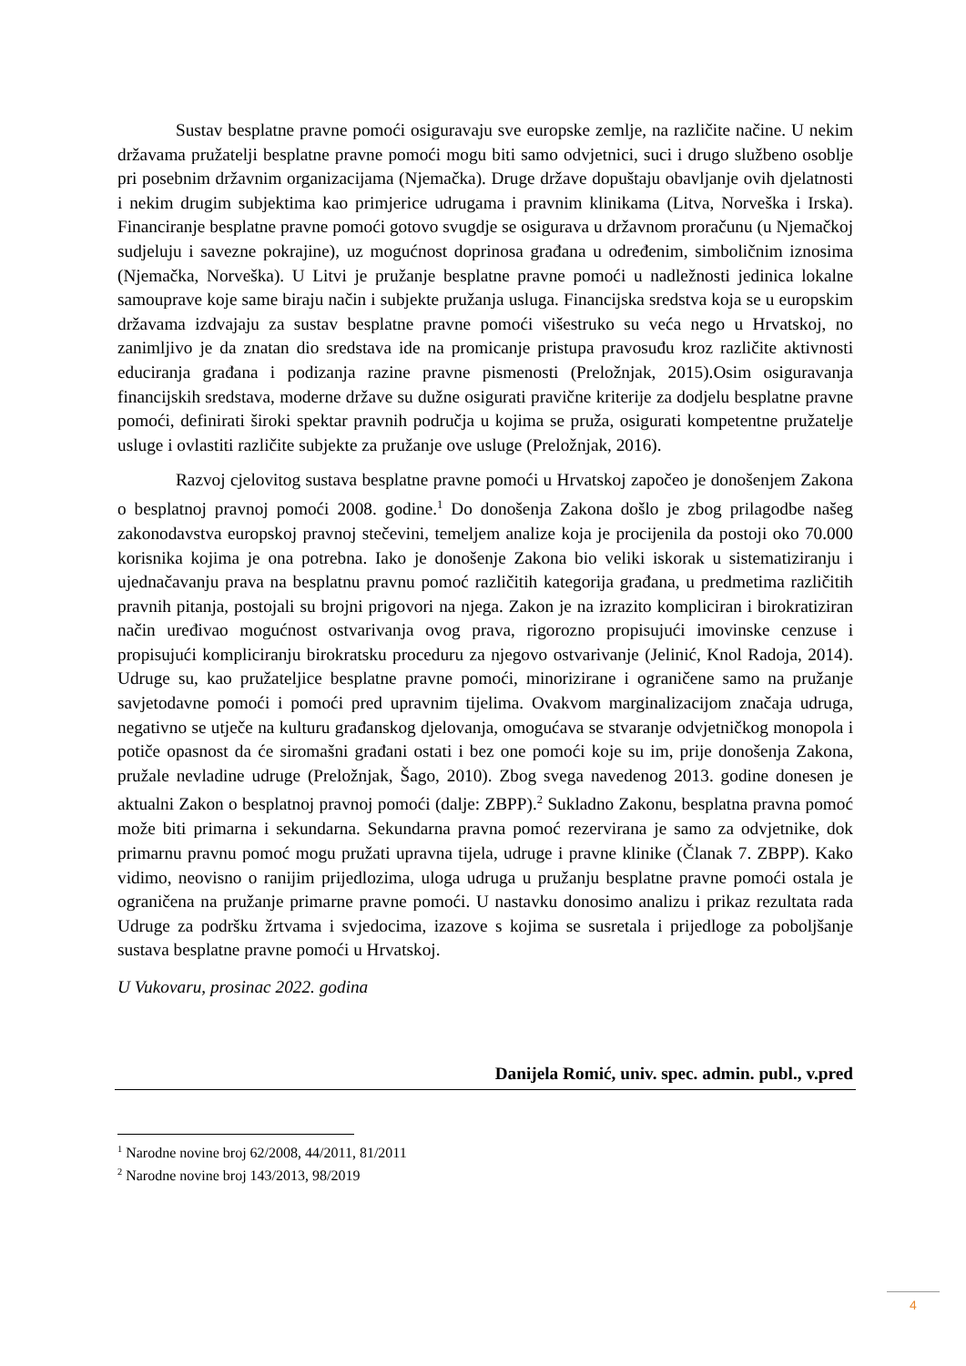Sustav besplatne pravne pomoći osiguravaju sve europske zemlje, na različite načine. U nekim državama pružatelji besplatne pravne pomoći mogu biti samo odvjetnici, suci i drugo službeno osoblje pri posebnim državnim organizacijama (Njemačka). Druge države dopuštaju obavljanje ovih djelatnosti i nekim drugim subjektima kao primjerice udrugama i pravnim klinikama (Litva, Norveška i Irska). Financiranje besplatne pravne pomoći gotovo svugdje se osigurava u državnom proračunu (u Njemačkoj sudjeluju i savezne pokrajine), uz mogućnost doprinosa građana u određenim, simboličnim iznosima (Njemačka, Norveška). U Litvi je pružanje besplatne pravne pomoći u nadležnosti jedinica lokalne samouprave koje same biraju način i subjekte pružanja usluga. Financijska sredstva koja se u europskim državama izdvajaju za sustav besplatne pravne pomoći višestruko su veća nego u Hrvatskoj, no zanimljivo je da znatan dio sredstava ide na promicanje pristupa pravosuđu kroz različite aktivnosti educiranja građana i podizanja razine pravne pismenosti (Preložnjak, 2015).Osim osiguravanja financijskih sredstava, moderne države su dužne osigurati pravične kriterije za dodjelu besplatne pravne pomoći, definirati široki spektar pravnih područja u kojima se pruža, osigurati kompetentne pružatelje usluge i ovlastiti različite subjekte za pružanje ove usluge (Preložnjak, 2016).
Razvoj cjelovitog sustava besplatne pravne pomoći u Hrvatskoj započeo je donošenjem Zakona o besplatnoj pravnoj pomoći 2008. godine.<sup>1</sup> Do donošenja Zakona došlo je zbog prilagodbe našeg zakonodavstva europskoj pravnoj stečevini, temeljem analize koja je procijenila da postoji oko 70.000 korisnika kojima je ona potrebna. Iako je donošenje Zakona bio veliki iskorak u sistematiziranju i ujednačavanju prava na besplatnu pravnu pomoć različitih kategorija građana, u predmetima različitih pravnih pitanja, postojali su brojni prigovori na njega. Zakon je na izrazito kompliciran i birokratiziran način uređivao mogućnost ostvarivanja ovog prava, rigorozno propisujući imovinske cenzuse i propisujući kompliciranju birokratsku proceduru za njegovo ostvarivanje (Jelinić, Knol Radoja, 2014). Udruge su, kao pružateljice besplatne pravne pomoći, minorizirane i ograničene samo na pružanje savjetodavne pomoći i pomoći pred upravnim tijelima. Ovakvom marginalizacijom značaja udruga, negativno se utječe na kulturu građanskog djelovanja, omogućava se stvaranje odvjetničkog monopola i potiče opasnost da će siromašni građani ostati i bez one pomoći koje su im, prije donošenja Zakona, pružale nevladine udruge (Preložnjak, Šago, 2010). Zbog svega navedenog 2013. godine donesen je aktualni Zakon o besplatnoj pravnoj pomoći (dalje: ZBPP).<sup>2</sup> Sukladno Zakonu, besplatna pravna pomoć može biti primarna i sekundarna. Sekundarna pravna pomoć rezervirana je samo za odvjetnike, dok primarnu pravnu pomoć mogu pružati upravna tijela, udruge i pravne klinike (Članak 7. ZBPP). Kako vidimo, neovisno o ranijim prijedlozima, uloga udruga u pružanju besplatne pravne pomoći ostala je ograničena na pružanje primarne pravne pomoći. U nastavku donosimo analizu i prikaz rezultata rada Udruge za podršku žrtvama i svjedocima, izazove s kojima se susretala i prijedloge za poboljšanje sustava besplatne pravne pomoći u Hrvatskoj.
U Vukovaru, prosinac 2022. godina
Danijela Romić, univ. spec. admin. publ., v.pred
<sup>1</sup> Narodne novine broj 62/2008, 44/2011, 81/2011
<sup>2</sup> Narodne novine broj 143/2013, 98/2019
4